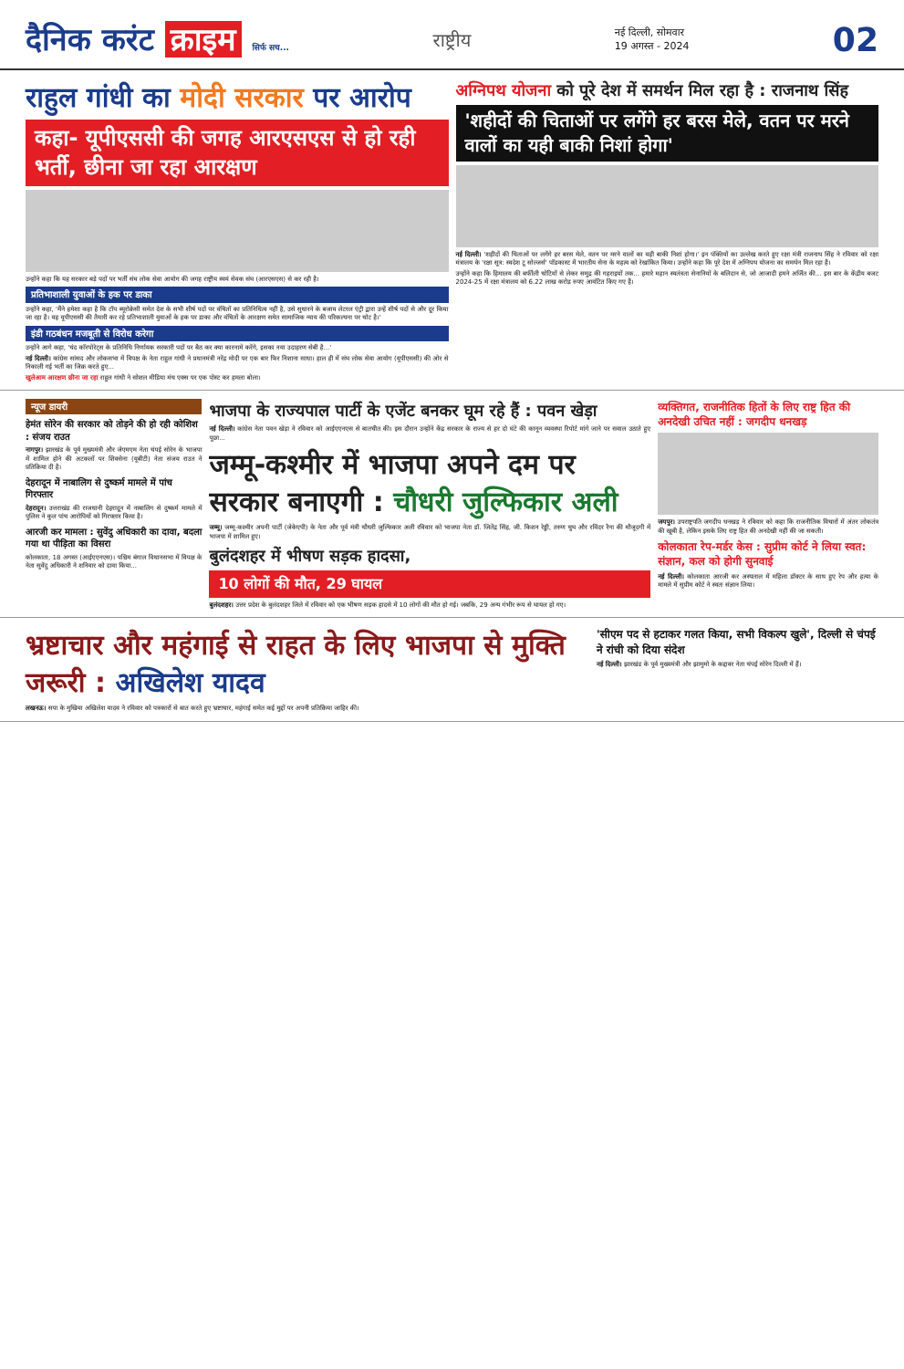दैनिक करंट क्राइम सिर्फ सच...
राष्ट्रीय
नई दिल्ली, सोमवार
19 अगस्त - 2024
02
राहुल गांधी का मोदी सरकार पर आरोप
कहा- यूपीएससी की जगह आरएसएस से हो रही भर्ती, छीना जा रहा आरक्षण
उन्होंने कहा कि यह सरकार बड़े पदों पर भर्ती संघ लोक सेवा आयोग की जगह राष्ट्रीय स्वयं सेवक संघ (आरएसएस) से कर रही है।
प्रतिभाशाली युवाओं के हक पर डाका
उन्होंने कहा, 'मैंने हमेशा कहा है कि टॉप ब्यूरोक्रेसी समेत देश के सभी शीर्ष पदों पर वंचितों का प्रतिनिधित्व नहीं है, उसे सुधारने के बजाय लेटरल एंट्री द्वारा उन्हें शीर्ष पदों से और दूर किया जा रहा है। यह यूपीएससी की तैयारी कर रहे प्रतिभाशाली युवाओं के हक पर डाका और वंचितों के आरक्षण समेत सामाजिक न्याय की परिकल्पना पर चोट है।'
इंडी गठबंधन मजबूती से विरोध करेगा
उन्होंने आगे कहा, 'चंद कॉरपोरेट्स के प्रतिनिधि निर्णायक सरकारी पदों पर बैठ कर क्या कारनामे करेंगे, इसका नया उदाहरण सेबी है...'
नई दिल्ली। कांग्रेस सांसद और लोकसभा में विपक्ष के नेता राहुल गांधी ने प्रधानमंत्री नरेंद्र मोदी पर एक बार फिर निशाना साधा। हाल ही में संघ लोक सेवा आयोग (यूपीएससी) की ओर से निकाली गई भर्ती का जिक्र करते हुए...
खुलेआम आरक्षण छीना जा रहा राहुल गांधी ने सोशल मीडिया मंच एक्स पर एक पोस्ट कर हमला बोला।
अग्निपथ योजना को पूरे देश में समर्थन मिल रहा है : राजनाथ सिंह
'शहीदों की चिताओं पर लगेंगे हर बरस मेले, वतन पर मरने वालों का यही बाकी निशां होगा'
नई दिल्ली। 'शहीदों की चिताओं पर लगेंगे हर बरस मेले, वतन पर मरने वालों का यही बाकी निशां होगा।' इन पंक्तियों का उल्लेख करते हुए रक्षा मंत्री राजनाथ सिंह ने रविवार को रक्षा मंत्रालय के 'रक्षा सूत्र: स्वदेश टू सोल्जर्स' पॉडकास्ट में भारतीय सेना के महत्व को रेखांकित किया। उन्होंने कहा कि पूरे देश में अग्निपथ योजना का समर्थन मिल रहा है।
उन्होंने कहा कि हिमालय की बर्फीली चोटियों से लेकर समुद्र की गहराइयों तक... हमारे महान स्वतंत्रता सेनानियों के बलिदान से, जो आजादी हमने अर्जित की... इस बार के केंद्रीय बजट 2024-25 में रक्षा मंत्रालय को 6.22 लाख करोड़ रुपए आवंटित किए गए हैं।
न्यूज डायरी
हेमंत सोरेन की सरकार को तोड़ने की हो रही कोशिश : संजय राउत
नागपुर। झारखंड के पूर्व मुख्यमंत्री और जेएमएम नेता चंपई सोरेन के भाजपा में शामिल होने की अटकलों पर शिवसेना (यूबीटी) नेता संजय राउत ने प्रतिक्रिया दी है।
देहरादून में नाबालिग से दुष्कर्म मामले में पांच गिरफ्तार
देहरादून। उत्तराखंड की राजधानी देहरादून में नाबालिग से दुष्कर्म मामले में पुलिस ने कुल पांच आरोपियों को गिरफ्तार किया है।
आरजी कर मामला : सुवेंदु अधिकारी का दावा, बदला गया था पीड़िता का विसरा
कोलकाता, 18 अगस्त (आईएएनएस)। पश्चिम बंगाल विधानसभा में विपक्ष के नेता सुवेंदु अधिकारी ने शनिवार को दावा किया...
भाजपा के राज्यपाल पार्टी के एजेंट बनकर घूम रहे हैं : पवन खेड़ा
नई दिल्ली। कांग्रेस नेता पवन खेड़ा ने रविवार को आईएएनएस से बातचीत की। इस दौरान उन्होंने केंद्र सरकार के राज्य से हर दो घंटे की कानून व्यवस्था रिपोर्ट मांगे जाने पर सवाल उठाते हुए पूछा...
जम्मू-कश्मीर में भाजपा अपने दम पर सरकार बनाएगी : चौधरी जुल्फिकार अली
जम्मू। जम्मू-कश्मीर अपनी पार्टी (जेकेएपी) के नेता और पूर्व मंत्री चौधरी जुल्फिकार अली रविवार को भाजपा नेता डॉ. जितेंद्र सिंह, जी. किशन रेड्डी, तरुण चुघ और रविंदर रैना की मौजूदगी में भाजपा में शामिल हुए।
बुलंदशहर में भीषण सड़क हादसा,
10 लोगों की मौत, 29 घायल
बुलंदशहर। उत्तर प्रदेश के बुलंदशहर जिले में रविवार को एक भीषण सड़क हादसे में 10 लोगों की मौत हो गई। जबकि, 29 अन्य गंभीर रूप से घायल हो गए।
व्यक्तिगत, राजनीतिक हितों के लिए राष्ट्र हित की अनदेखी उचित नहीं : जगदीप धनखड़
जयपुर। उपराष्ट्रपति जगदीप धनखड़ ने रविवार को कहा कि राजनीतिक विचारों में अंतर लोकतंत्र की खूबी है, लेकिन इसके लिए राष्ट्र हित की अनदेखी नहीं की जा सकती।
कोलकाता रेप-मर्डर केस : सुप्रीम कोर्ट ने लिया स्वत: संज्ञान, कल को होगी सुनवाई
नई दिल्ली। कोलकाता आरजी कर अस्पताल में महिला डॉक्टर के साथ हुए रेप और हत्या के मामले में सुप्रीम कोर्ट ने स्वतः संज्ञान लिया।
भ्रष्टाचार और महंगाई से राहत के लिए भाजपा से मुक्ति जरूरी : अखिलेश यादव
लखनऊ। सपा के मुखिया अखिलेश यादव ने रविवार को पत्रकारों से बात करते हुए भ्रष्टाचार, महंगाई समेत कई मुद्दों पर अपनी प्रतिक्रिया जाहिर की।
'सीएम पद से हटाकर गलत किया, सभी विकल्प खुले', दिल्ली से चंपई ने रांची को दिया संदेश
नई दिल्ली। झारखंड के पूर्व मुख्यमंत्री और झामुमो के कद्दावर नेता चंपई सोरेन दिल्ली में हैं।